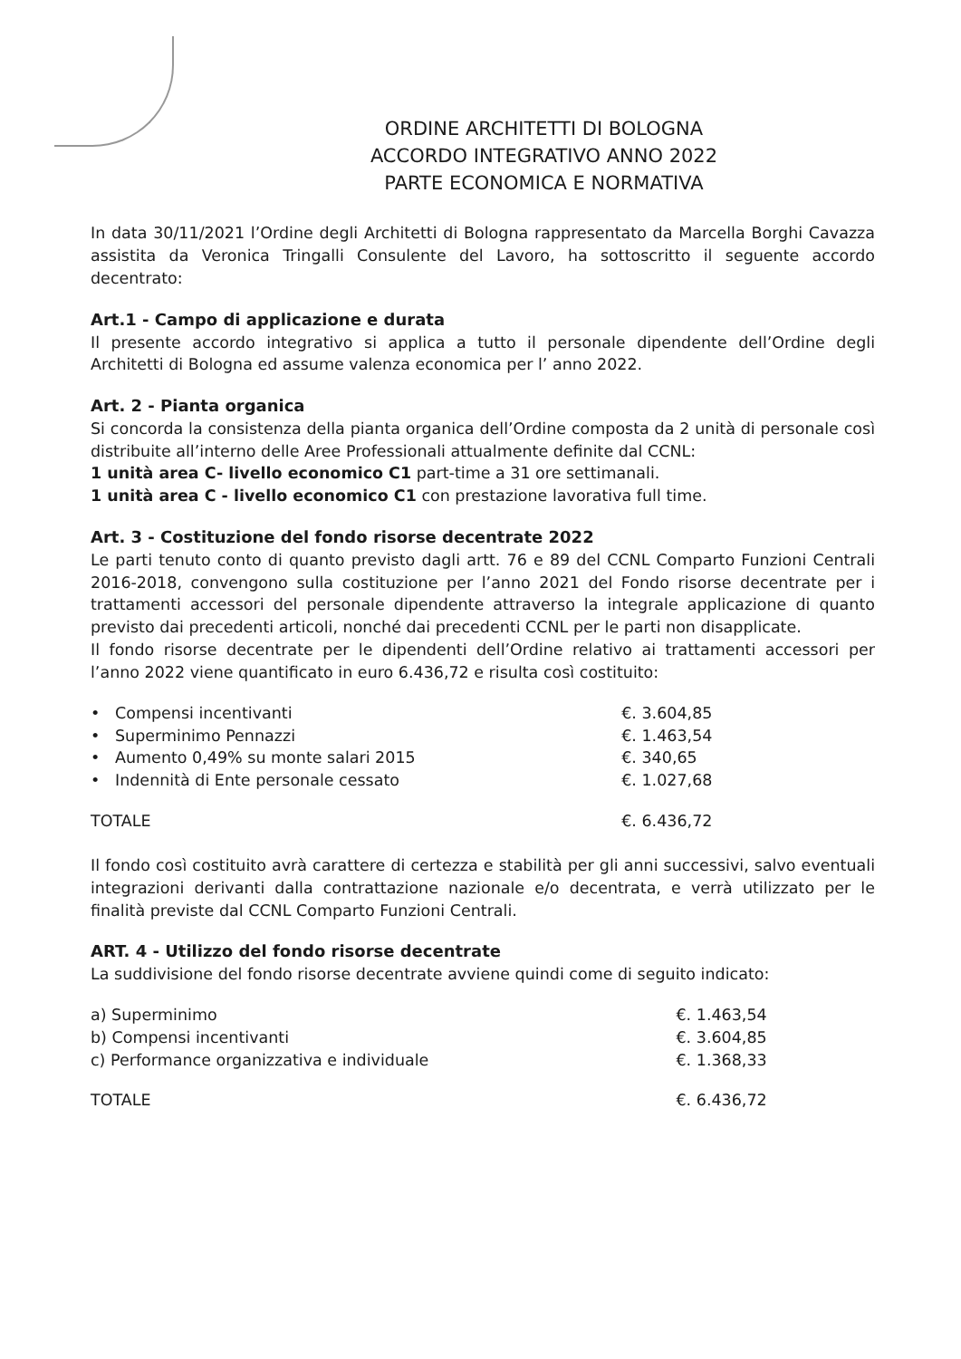ORDINE ARCHITETTI DI BOLOGNA
ACCORDO INTEGRATIVO ANNO 2022
PARTE ECONOMICA E NORMATIVA
In data 30/11/2021 l’Ordine degli Architetti di Bologna rappresentato da Marcella Borghi Cavazza assistita da Veronica Tringalli Consulente del Lavoro, ha sottoscritto il seguente accordo decentrato:
Art.1 - Campo di applicazione e durata
Il presente accordo integrativo si applica a tutto il personale dipendente dell’Ordine degli Architetti di Bologna ed assume valenza economica per l’ anno 2022.
Art. 2 - Pianta organica
Si concorda la consistenza della pianta organica dell’Ordine composta da 2 unità di personale così distribuite all’interno delle Aree Professionali attualmente definite dal CCNL:
1 unità area C- livello economico C1 part-time a 31 ore settimanali.
1 unità area C - livello economico C1 con prestazione lavorativa full time.
Art. 3 - Costituzione del fondo risorse decentrate 2022
Le parti tenuto conto di quanto previsto dagli artt. 76 e 89 del CCNL Comparto Funzioni Centrali 2016-2018, convengono sulla costituzione per l’anno 2021 del Fondo risorse decentrate per i trattamenti accessori del personale dipendente attraverso la integrale applicazione di quanto previsto dai precedenti articoli, nonché dai precedenti CCNL per le parti non disapplicate.
Il fondo risorse decentrate per le dipendenti dell’Ordine relativo ai trattamenti accessori per l’anno 2022 viene quantificato in euro 6.436,72 e risulta così costituito:
| • Compensi incentivanti | €. 3.604,85 |
| • Superminimo Pennazzi | €. 1.463,54 |
| • Aumento 0,49% su monte salari 2015 | €. 340,65 |
| • Indennità di Ente personale cessato | €. 1.027,68 |
| TOTALE | €. 6.436,72 |
Il fondo così costituito avrà carattere di certezza e stabilità per gli anni successivi, salvo eventuali integrazioni derivanti dalla contrattazione nazionale e/o decentrata, e verrà utilizzato per le finalità previste dal CCNL Comparto Funzioni Centrali.
ART. 4 - Utilizzo del fondo risorse decentrate
La suddivisione del fondo risorse decentrate avviene quindi come di seguito indicato:
| a) Superminimo | €. 1.463,54 |
| b) Compensi incentivanti | €. 3.604,85 |
| c) Performance organizzativa e individuale | €. 1.368,33 |
| TOTALE | €. 6.436,72 |